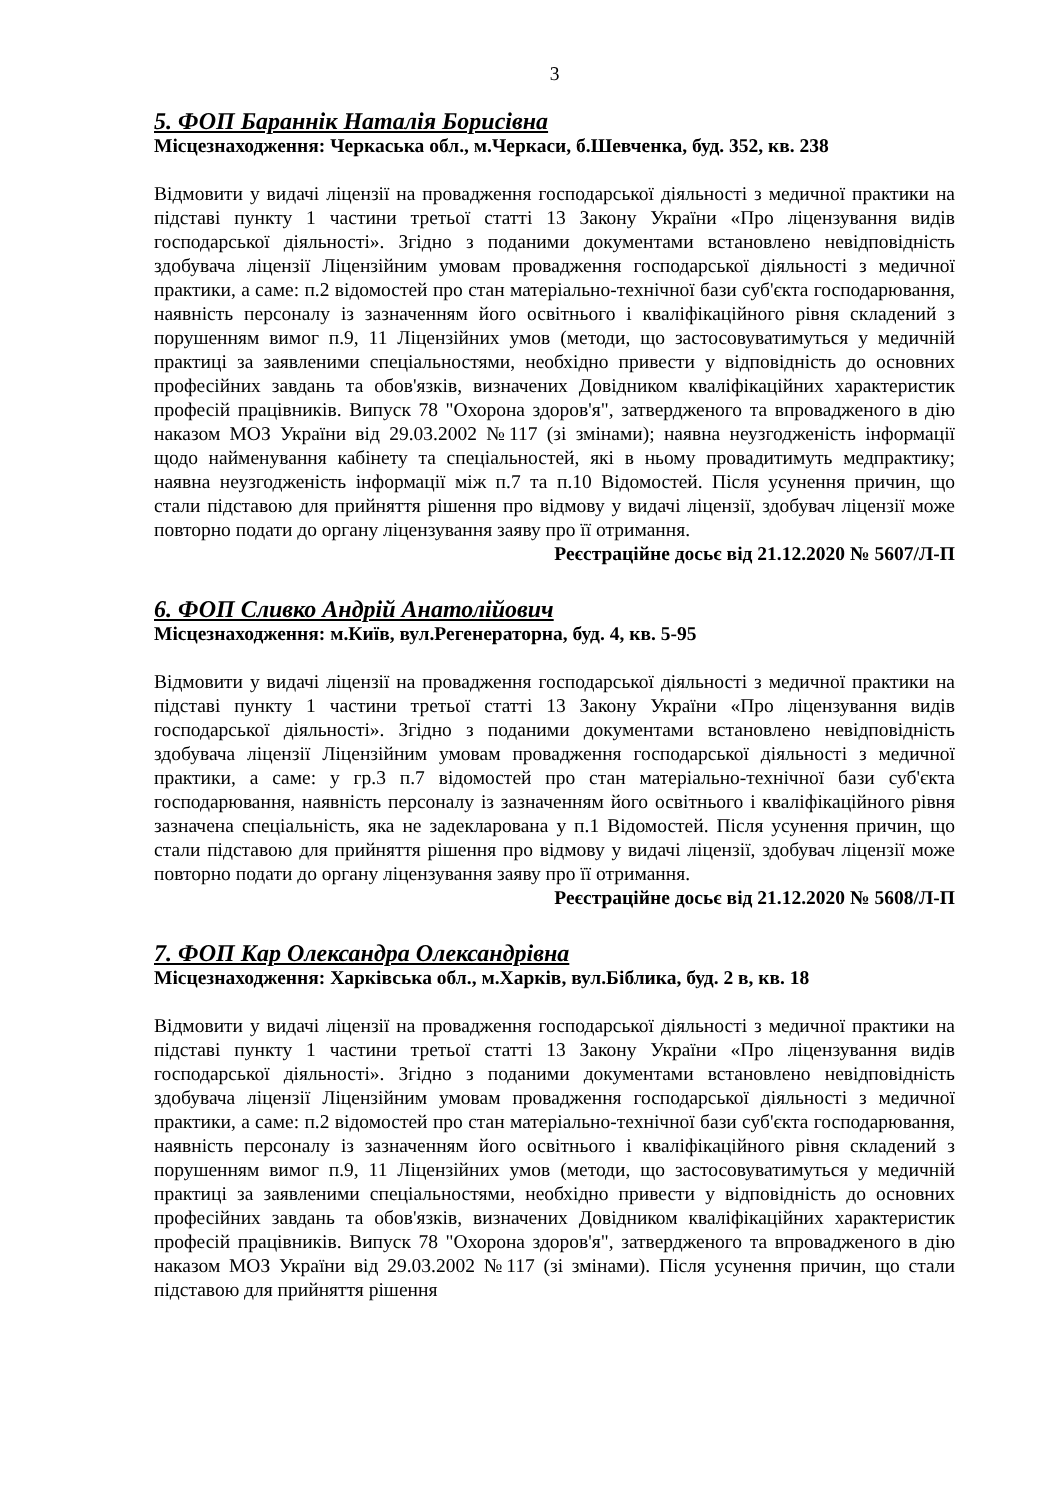3
5. ФОП Бараннік Наталія Борисівна
Місцезнаходження: Черкаська обл., м.Черкаси, б.Шевченка, буд. 352, кв. 238
Відмовити у видачі ліцензії на провадження господарської діяльності з медичної практики на підставі пункту 1 частини третьої статті 13 Закону України «Про ліцензування видів господарської діяльності». Згідно з поданими документами встановлено невідповідність здобувача ліцензії Ліцензійним умовам провадження господарської діяльності з медичної практики, а саме: п.2 відомостей про стан матеріально-технічної бази суб'єкта господарювання, наявність персоналу із зазначенням його освітнього і кваліфікаційного рівня складений з порушенням вимог п.9, 11 Ліцензійних умов (методи, що застосовуватимуться у медичній практиці за заявленими спеціальностями, необхідно привести у відповідність до основних професійних завдань та обов'язків, визначених Довідником кваліфікаційних характеристик професій працівників. Випуск 78 "Охорона здоров'я", затвердженого та впровадженого в дію наказом МОЗ України від 29.03.2002 №117 (зі змінами); наявна неузгодженість інформації щодо найменування кабінету та спеціальностей, які в ньому провадитимуть медпрактику; наявна неузгодженість інформації між п.7 та п.10 Відомостей. Після усунення причин, що стали підставою для прийняття рішення про відмову у видачі ліцензії, здобувач ліцензії може повторно подати до органу ліцензування заяву про її отримання.
Реєстраційне досьє від 21.12.2020 № 5607/Л-П
6. ФОП Сливко Андрій Анатолійович
Місцезнаходження: м.Київ, вул.Регенераторна, буд. 4, кв. 5-95
Відмовити у видачі ліцензії на провадження господарської діяльності з медичної практики на підставі пункту 1 частини третьої статті 13 Закону України «Про ліцензування видів господарської діяльності». Згідно з поданими документами встановлено невідповідність здобувача ліцензії Ліцензійним умовам провадження господарської діяльності з медичної практики, а саме: у гр.3 п.7 відомостей про стан матеріально-технічної бази суб'єкта господарювання, наявність персоналу із зазначенням його освітнього і кваліфікаційного рівня зазначена спеціальність, яка не задекларована у п.1 Відомостей. Після усунення причин, що стали підставою для прийняття рішення про відмову у видачі ліцензії, здобувач ліцензії може повторно подати до органу ліцензування заяву про її отримання.
Реєстраційне досьє від 21.12.2020 № 5608/Л-П
7. ФОП Кар Олександра Олександрівна
Місцезнаходження: Харківська обл., м.Харків, вул.Біблика, буд. 2 в, кв. 18
Відмовити у видачі ліцензії на провадження господарської діяльності з медичної практики на підставі пункту 1 частини третьої статті 13 Закону України «Про ліцензування видів господарської діяльності». Згідно з поданими документами встановлено невідповідність здобувача ліцензії Ліцензійним умовам провадження господарської діяльності з медичної практики, а саме: п.2 відомостей про стан матеріально-технічної бази суб'єкта господарювання, наявність персоналу із зазначенням його освітнього і кваліфікаційного рівня складений з порушенням вимог п.9, 11 Ліцензійних умов (методи, що застосовуватимуться у медичній практиці за заявленими спеціальностями, необхідно привести у відповідність до основних професійних завдань та обов'язків, визначених Довідником кваліфікаційних характеристик професій працівників. Випуск 78 "Охорона здоров'я", затвердженого та впровадженого в дію наказом МОЗ України від 29.03.2002 №117 (зі змінами). Після усунення причин, що стали підставою для прийняття рішення